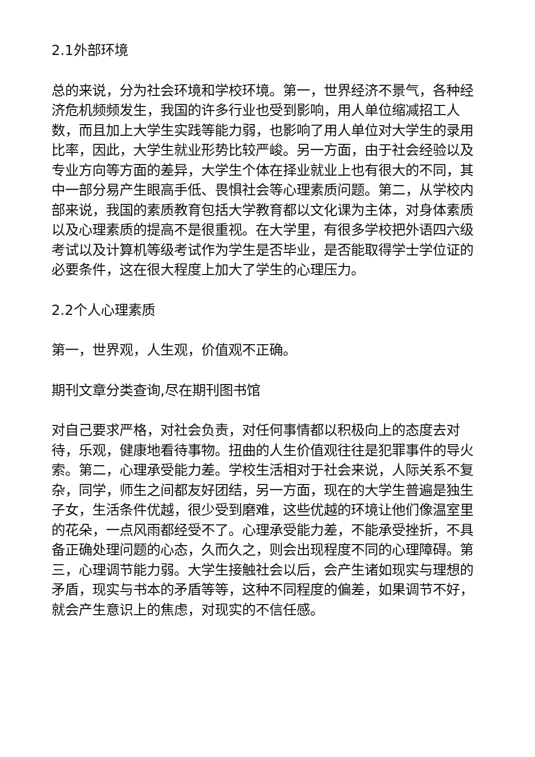2.1外部环境
总的来说，分为社会环境和学校环境。第一，世界经济不景气，各种经济危机频频发生，我国的许多行业也受到影响，用人单位缩减招工人数，而且加上大学生实践等能力弱，也影响了用人单位对大学生的录用比率，因此，大学生就业形势比较严峻。另一方面，由于社会经验以及专业方向等方面的差异，大学生个体在择业就业上也有很大的不同，其中一部分易产生眼高手低、畏惧社会等心理素质问题。第二，从学校内部来说，我国的素质教育包括大学教育都以文化课为主体，对身体素质以及心理素质的提高不是很重视。在大学里，有很多学校把外语四六级考试以及计算机等级考试作为学生是否毕业，是否能取得学士学位证的必要条件，这在很大程度上加大了学生的心理压力。
2.2个人心理素质
第一，世界观，人生观，价值观不正确。
期刊文章分类查询,尽在期刊图书馆
对自己要求严格，对社会负责，对任何事情都以积极向上的态度去对待，乐观，健康地看待事物。扭曲的人生价值观往往是犯罪事件的导火索。第二，心理承受能力差。学校生活相对于社会来说，人际关系不复杂，同学，师生之间都友好团结，另一方面，现在的大学生普遍是独生子女，生活条件优越，很少受到磨难，这些优越的环境让他们像温室里的花朵，一点风雨都经受不了。心理承受能力差，不能承受挫折，不具备正确处理问题的心态，久而久之，则会出现程度不同的心理障碍。第三，心理调节能力弱。大学生接触社会以后，会产生诸如现实与理想的矛盾，现实与书本的矛盾等等，这种不同程度的偏差，如果调节不好，就会产生意识上的焦虑，对现实的不信任感。